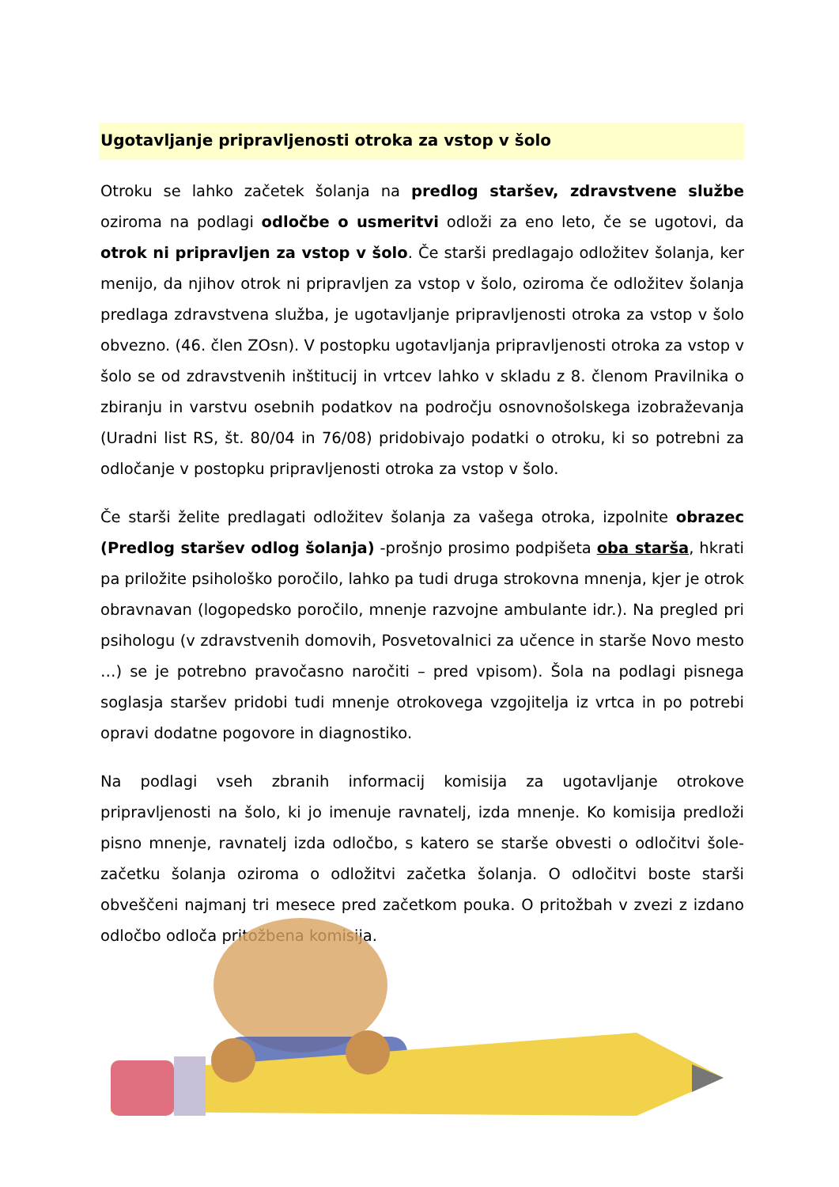Ugotavljanje pripravljenosti otroka za vstop v šolo
Otroku se lahko začetek šolanja na predlog staršev, zdravstvene službe oziroma na podlagi odločbe o usmeritvi odloži za eno leto, če se ugotovi, da otrok ni pripravljen za vstop v šolo. Če starši predlagajo odložitev šolanja, ker menijo, da njihov otrok ni pripravljen za vstop v šolo, oziroma če odložitev šolanja predlaga zdravstvena služba, je ugotavljanje pripravljenosti otroka za vstop v šolo obvezno. (46. člen ZOsn). V postopku ugotavljanja pripravljenosti otroka za vstop v šolo se od zdravstvenih inštitucij in vrtcev lahko v skladu z 8. členom Pravilnika o zbiranju in varstvu osebnih podatkov na področju osnovnošolskega izobraževanja (Uradni list RS, št. 80/04 in 76/08) pridobivajo podatki o otroku, ki so potrebni za odločanje v postopku pripravljenosti otroka za vstop v šolo.
Če starši želite predlagati odložitev šolanja za vašega otroka, izpolnite obrazec (Predlog staršev odlog šolanja) -prošnjo prosimo podpišeta oba starša, hkrati pa priložite psihološko poročilo, lahko pa tudi druga strokovna mnenja, kjer je otrok obravnavan (logopedsko poročilo, mnenje razvojne ambulante idr.). Na pregled pri psihologu (v zdravstvenih domovih, Posvetovalnici za učence in starše Novo mesto …) se je potrebno pravočasno naročiti – pred vpisom). Šola na podlagi pisnega soglasja staršev pridobi tudi mnenje otrokovega vzgojitelja iz vrtca in po potrebi opravi dodatne pogovore in diagnostiko.
Na podlagi vseh zbranih informacij komisija za ugotavljanje otrokove pripravljenosti na šolo, ki jo imenuje ravnatelj, izda mnenje. Ko komisija predloži pisno mnenje, ravnatelj izda odločbo, s katero se starše obvesti o odločitvi šole- začetku šolanja oziroma o odložitvi začetka šolanja. O odločitvi boste starši obveščeni najmanj tri mesece pred začetkom pouka. O pritožbah v zvezi z izdano odločbo odloča pritožbena komisija.